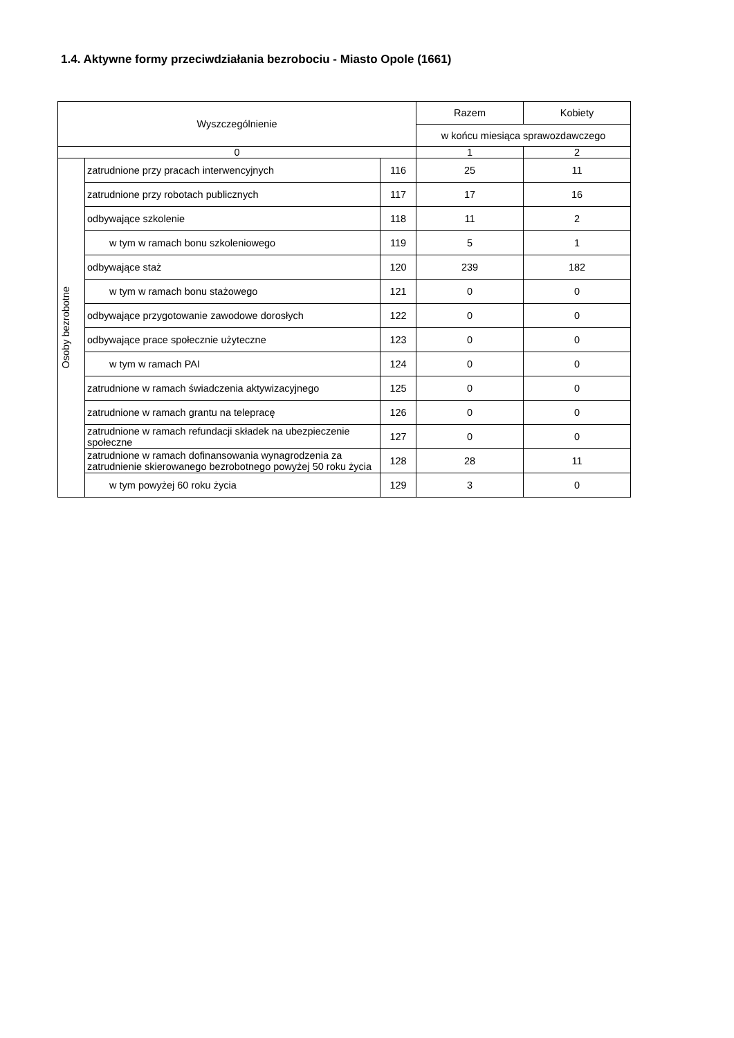1.4. Aktywne formy przeciwdziałania bezrobociu - Miasto Opole (1661)
| Wyszczególnienie | | | Razem | Kobiety |
| --- | --- | --- | --- | --- |
| | | | w końcu miesiąca sprawozdawczego | |
| 0 | | | 1 | 2 |
| Osoby bezrobotne | zatrudnione przy pracach interwencyjnych | 116 | 25 | 11 |
| | zatrudnione przy robotach publicznych | 117 | 17 | 16 |
| | odbywające szkolenie | 118 | 11 | 2 |
| | w tym w ramach bonu szkoleniowego | 119 | 5 | 1 |
| | odbywające staż | 120 | 239 | 182 |
| | w tym w ramach bonu stażowego | 121 | 0 | 0 |
| | odbywające przygotowanie zawodowe dorosłych | 122 | 0 | 0 |
| | odbywające prace społecznie użyteczne | 123 | 0 | 0 |
| | w tym w ramach PAI | 124 | 0 | 0 |
| | zatrudnione w ramach świadczenia aktywizacyjnego | 125 | 0 | 0 |
| | zatrudnione w ramach grantu na telepracę | 126 | 0 | 0 |
| | zatrudnione w ramach refundacji składek na ubezpieczenie społeczne | 127 | 0 | 0 |
| | zatrudnione w ramach dofinansowania wynagrodzenia za zatrudnienie skierowanego bezrobotnego powyżej 50 roku życia | 128 | 28 | 11 |
| | w tym powyżej 60 roku życia | 129 | 3 | 0 |